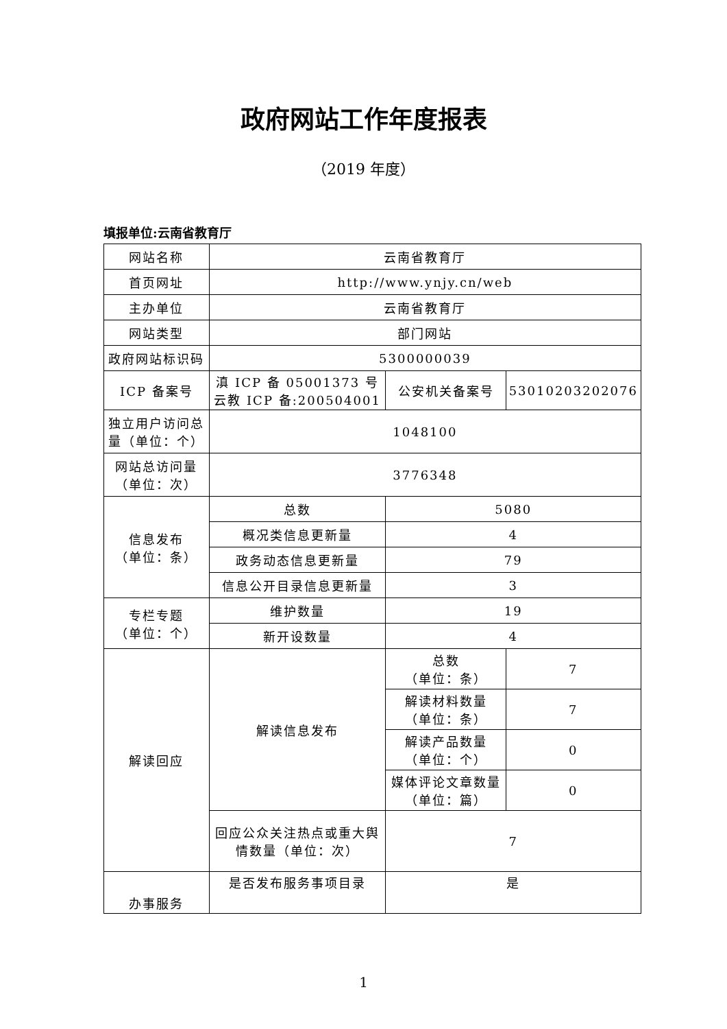政府网站工作年度报表
（2019 年度）
填报单位:云南省教育厅
| 网站名称 | 云南省教育厅 | | |
| 首页网址 | http://www.ynjy.cn/web | | |
| 主办单位 | 云南省教育厅 | | |
| 网站类型 | 部门网站 | | |
| 政府网站标识码 | 5300000039 | | |
| ICP 备案号 | 滇 ICP 备 05001373 号 云教 ICP 备:200504001 | 公安机关备案号 | 53010203202076 |
| 独立用户访问总量（单位：个） | 1048100 | | |
| 网站总访问量（单位：次） | 3776348 | | |
| 信息发布 （单位：条） | 总数 | 5080 | |
| | 概况类信息更新量 | 4 | |
| | 政务动态信息更新量 | 79 | |
| | 信息公开目录信息更新量 | 3 | |
| 专栏专题 （单位：个） | 维护数量 | 19 | |
| | 新开设数量 | 4 | |
| 解读回应 | 解读信息发布 | 总数 （单位：条） | 7 |
| | | 解读材料数量 （单位：条） | 7 |
| | | 解读产品数量 （单位：个） | 0 |
| | | 媒体评论文章数量 （单位：篇） | 0 |
| | 回应公众关注热点或重大舆情数量（单位：次） | 7 | |
| 办事服务 | 是否发布服务事项目录 | 是 | |
1